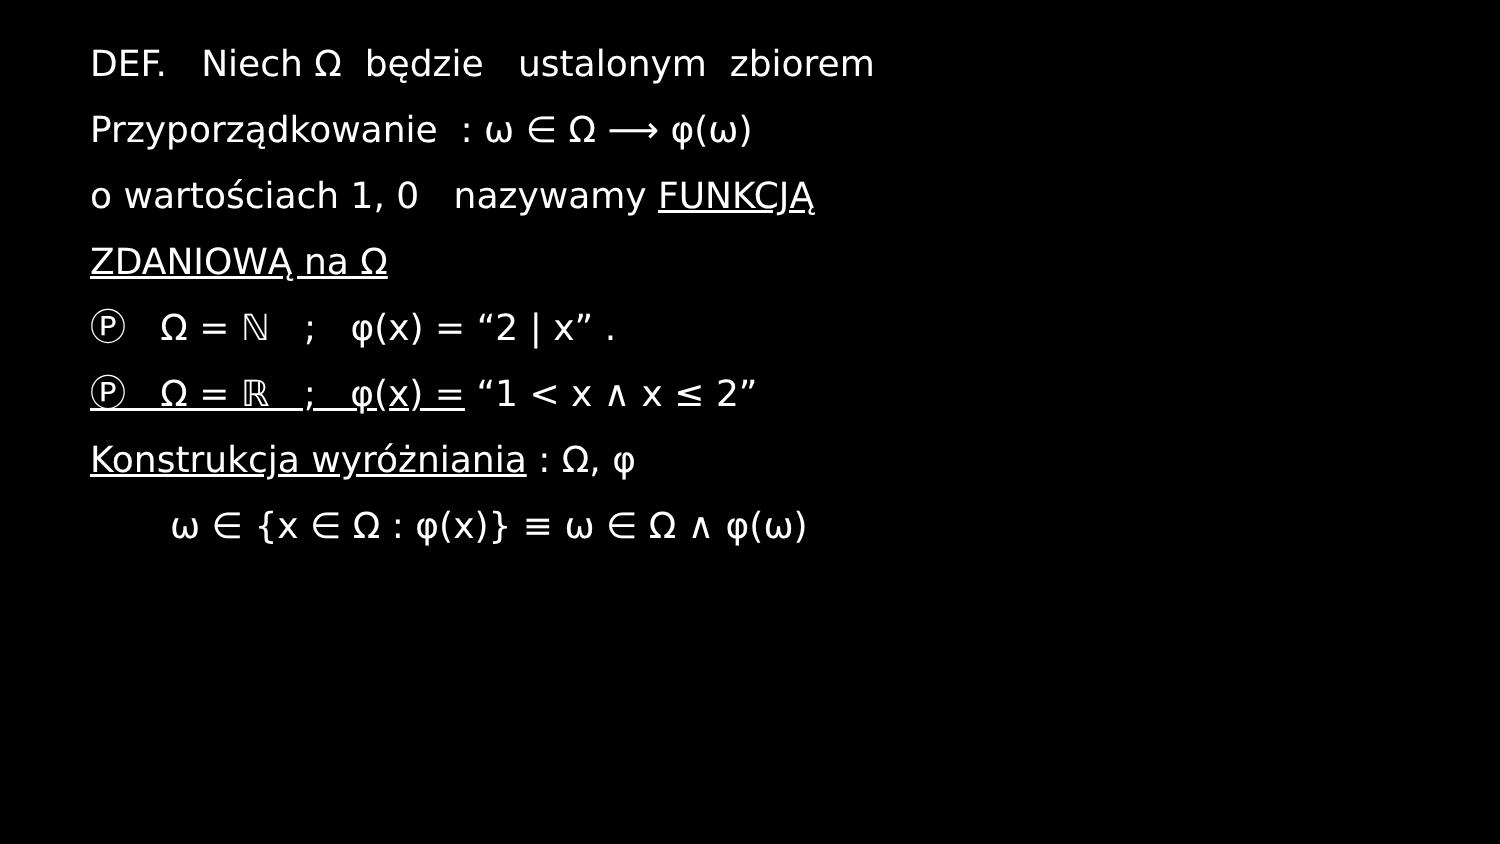DEF. Niech Ω będzie ustalonym zbiorem
Przyporządkowanie : ω ∈ Ω ⟶ φ(ω)
o wartościach 1, 0 nazywamy FUNKCJĄ
ZDANIOWĄ na Ω
Ⓟ Ω = ℕ ; φ(x) = “2 | x” .
Ⓟ Ω = ℝ ; φ(x) = “1 < x ∧ x ≤ 2”
Konstrukcja wyróżniania : Ω, φ
ω ∈ {x ∈ Ω : φ(x)} ≡ ω ∈ Ω ∧ φ(ω)